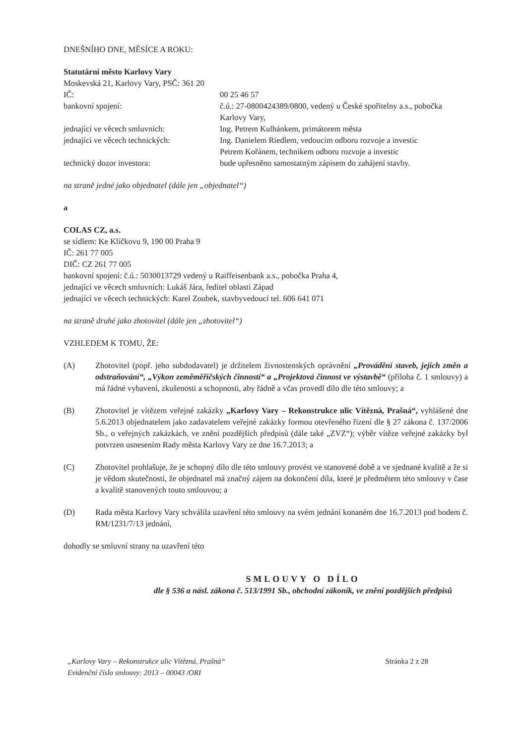DNEŠNÍHO DNE, MĚSÍCE A ROKU:
Statutární město Karlovy Vary
Moskevská 21, Karlovy Vary, PSČ: 361 20
IČ: 00 25 46 57
bankovní spojení: č.ú.: 27-0800424389/0800, vedený u České spořitelny a.s., pobočka Karlovy Vary,
jednající ve věcech smluvních: Ing. Petrem Kulhánkem, primátorem města
jednající ve věcech technických:
Ing. Danielem Riedlem, vedoucím odboru rozvoje a investic
Petrem Kořánem, technikem odboru rozvoje a investic
technický dozor investora: bude upřesněno samostatným zápisem do zahájení stavby.
na straně jedné jako objednatel (dále jen „objednatel“)
a
COLAS CZ, a.s.
se sídlem: Ke Klíčkovu 9, 190 00 Praha 9
IČ: 261 77 005
DIČ: CZ 261 77 005
bankovní spojení: č.ú.: 5030013729 vedený u Raiffeisenbank a.s., pobočka Praha 4,
jednající ve věcech smluvních: Lukáš Jára, ředitel oblasti Západ
jednající ve věcech technických: Karel Zoubek, stavbyvedoucí tel. 606 641 071
na straně druhé jako zhotovitel (dále jen „zhotovitel“)
VZHLEDEM K TOMU, ŽE:
(A) Zhotovitel (popř. jeho subdodavatel) je držitelem živnostenských oprávnění „Provádění staveb, jejich změn a odstraňování“, „Výkon zeměměřičských činností“ a „Projektová činnost ve výstavbě“ (příloha č. 1 smlouvy) a má řádné vybavení, zkušenosti a schopnosti, aby řádně a včas provedl dílo dle této smlouvy; a
(B) Zhotovitel je vítězem veřejné zakázky „Karlovy Vary – Rekonstrukce ulic Vítězná, Prašná“, vyhlášené dne 5.6.2013 objednatelem jako zadavatelem veřejné zakázky formou otevřeného řízení dle § 27 zákona č. 137/2006 Sb., o veřejných zakázkách, ve znění pozdějších předpisů (dále také „ZVZ“); výběr vítěze veřejné zakázky byl potvrzen usnesením Rady města Karlovy Vary ze dne 16.7.2013; a
(C) Zhotovitel prohlašuje, že je schopný dílo dle této smlouvy provést ve stanovené době a ve sjednané kvalitě a že si je vědom skutečnosti, že objednatel má značný zájem na dokončení díla, které je předmětem této smlouvy v čase a kvalitě stanovených touto smlouvou; a
(D) Rada města Karlovy Vary schválila uzavření této smlouvy na svém jednání konaném dne 16.7.2013 pod bodem č. RM/1231/7/13 jednání,
dohodly se smluvní strany na uzavření této
SMLOUVY O DÍLO
dle § 536 a násl. zákona č. 513/1991 Sb., obchodní zákoník, ve znění pozdějších předpisů
„Karlovy Vary – Rekonstrukce ulic Vítězná, Prašná“
Evidenční číslo smlouvy: 2013 – 00043 /ORI
Stránka 2 z 28